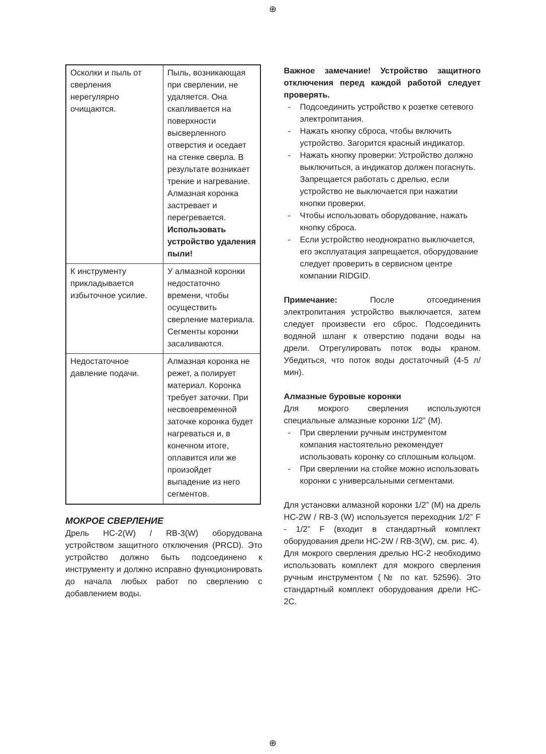⊕
| Осколки и пыль от сверления нерегулярно очищаются. | Пыль, возникающая при сверлении, не удаляется. Она скапливается на поверхности высверленного отверстия и оседает на стенке сверла. В результате возникает трение и нагревание. Алмазная коронка застревает и перегревается. Использовать устройство удаления пыли! |
| К инструменту прикладывается избыточное усилие. | У алмазной коронки недостаточно времени, чтобы осуществить сверление материала. Сегменты коронки засаливаются. |
| Недостаточное давление подачи. | Алмазная коронка не режет, а полирует материал. Коронка требует заточки. При несвоевременной заточке коронка будет нагреваться и, в конечном итоге, оплавится или же произойдет выпадение из него сегментов. |
МОКРОЕ СВЕРЛЕНИЕ
Дрель HC-2(W) / RB-3(W) оборудована устройством защитного отключения (PRCD). Это устройство должно быть подсоединено к инструменту и должно исправно функционировать до начала любых работ по сверлению с добавлением воды.
Важное замечание! Устройство защитного отключения перед каждой работой следует проверять.
- Подсоединить устройство к розетке сетевого электропитания.
- Нажать кнопку сброса, чтобы включить устройство. Загорится красный индикатор.
- Нажать кнопку проверки: Устройство должно выключиться, а индикатор должен погаснуть. Запрещается работать с дрелью, если устройство не выключается при нажатии кнопки проверки.
- Чтобы использовать оборудование, нажать кнопку сброса.
- Если устройство неоднократно выключается, его эксплуатация запрещается, оборудование следует проверить в сервисном центре компании RIDGID.
Примечание: После отсоединения электропитания устройство выключается, затем следует произвести его сброс. Подсоединить водяной шланг к отверстию подачи воды на дрели. Отрегулировать поток воды краном. Убедиться, что поток воды достаточный (4-5 л/мин).
Алмазные буровые коронки
Для мокрого сверления используются специальные алмазные коронки 1/2” (M).
- При сверлении ручным инструментом компания настоятельно рекомендует использовать коронку со сплошным кольцом.
- При сверлении на стойке можно использовать коронки с универсальными сегментами.
Для установки алмазной коронки 1/2” (M) на дрель HC-2W / RB-3 (W) используется переходник 1/2” F - 1/2” F (входит в стандартный комплект оборудования дрели HC-2W / RB-3(W), см. рис. 4).
Для мокрого сверления дрелью HC-2 необходимо использовать комплект для мокрого сверления ручным инструментом (№ по кат. 52596). Это стандартный комплект оборудования дрели HC-2C.
⊕